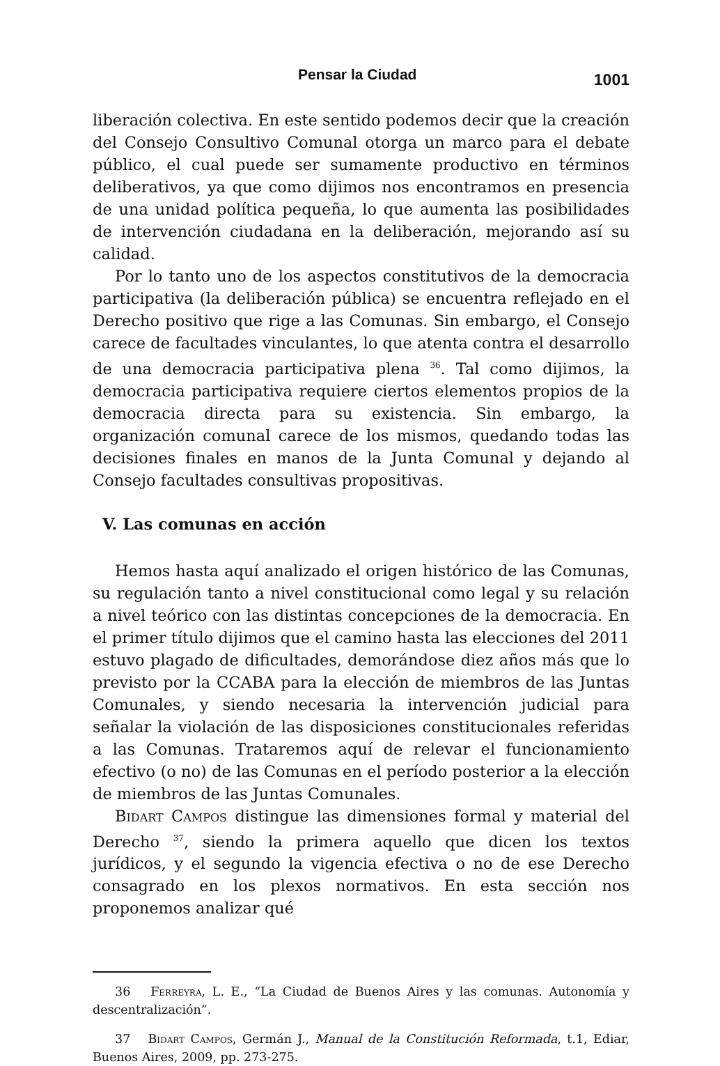Pensar la Ciudad 1001
liberación colectiva. En este sentido podemos decir que la creación del Consejo Consultivo Comunal otorga un marco para el debate público, el cual puede ser sumamente productivo en términos deliberativos, ya que como dijimos nos encontramos en presencia de una unidad política pequeña, lo que aumenta las posibilidades de intervención ciudadana en la deliberación, mejorando así su calidad.
Por lo tanto uno de los aspectos constitutivos de la democracia participativa (la deliberación pública) se encuentra reflejado en el Derecho positivo que rige a las Comunas. Sin embargo, el Consejo carece de facultades vinculantes, lo que atenta contra el desarrollo de una democracia participativa plena <sup>36</sup>. Tal como dijimos, la democracia participativa requiere ciertos elementos propios de la democracia directa para su existencia. Sin embargo, la organización comunal carece de los mismos, quedando todas las decisiones finales en manos de la Junta Comunal y dejando al Consejo facultades consultivas propositivas.
V. Las comunas en acción
Hemos hasta aquí analizado el origen histórico de las Comunas, su regulación tanto a nivel constitucional como legal y su relación a nivel teórico con las distintas concepciones de la democracia. En el primer título dijimos que el camino hasta las elecciones del 2011 estuvo plagado de dificultades, demorándose diez años más que lo previsto por la CCABA para la elección de miembros de las Juntas Comunales, y siendo necesaria la intervención judicial para señalar la violación de las disposiciones constitucionales referidas a las Comunas. Trataremos aquí de relevar el funcionamiento efectivo (o no) de las Comunas en el período posterior a la elección de miembros de las Juntas Comunales.
Bidart Campos distingue las dimensiones formal y material del Derecho <sup>37</sup>, siendo la primera aquello que dicen los textos jurídicos, y el segundo la vigencia efectiva o no de ese Derecho consagrado en los plexos normativos. En esta sección nos proponemos analizar qué
36 Ferreyra, L. E., “La Ciudad de Buenos Aires y las comunas. Autonomía y descentralización”.
37 Bidart Campos, Germán J., Manual de la Constitución Reformada, t.1, Ediar, Buenos Aires, 2009, pp. 273-275.